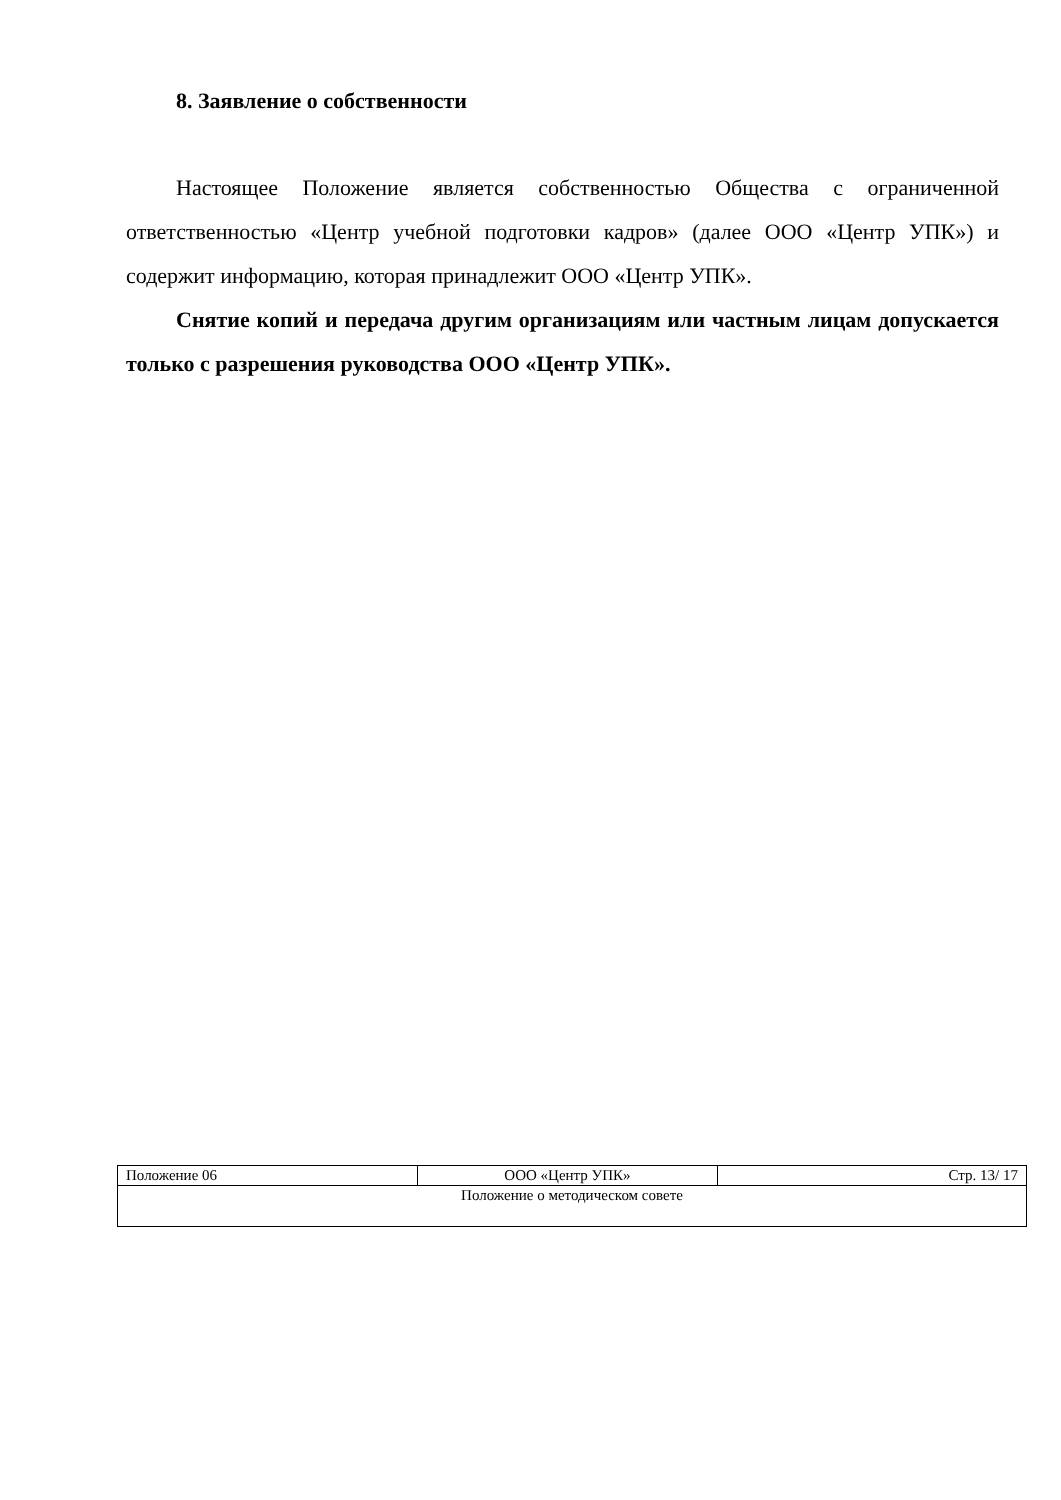8. Заявление о собственности
Настоящее Положение является собственностью Общества с ограниченной ответственностью «Центр учебной подготовки кадров» (далее ООО «Центр УПК») и содержит информацию, которая принадлежит ООО «Центр УПК».
Снятие копий и передача другим организациям или частным лицам допускается только с разрешения руководства ООО «Центр УПК».
| Положение 06 | ООО «Центр УПК» | Стр. 13/ 17 |
| Положение о методическом совете | | |